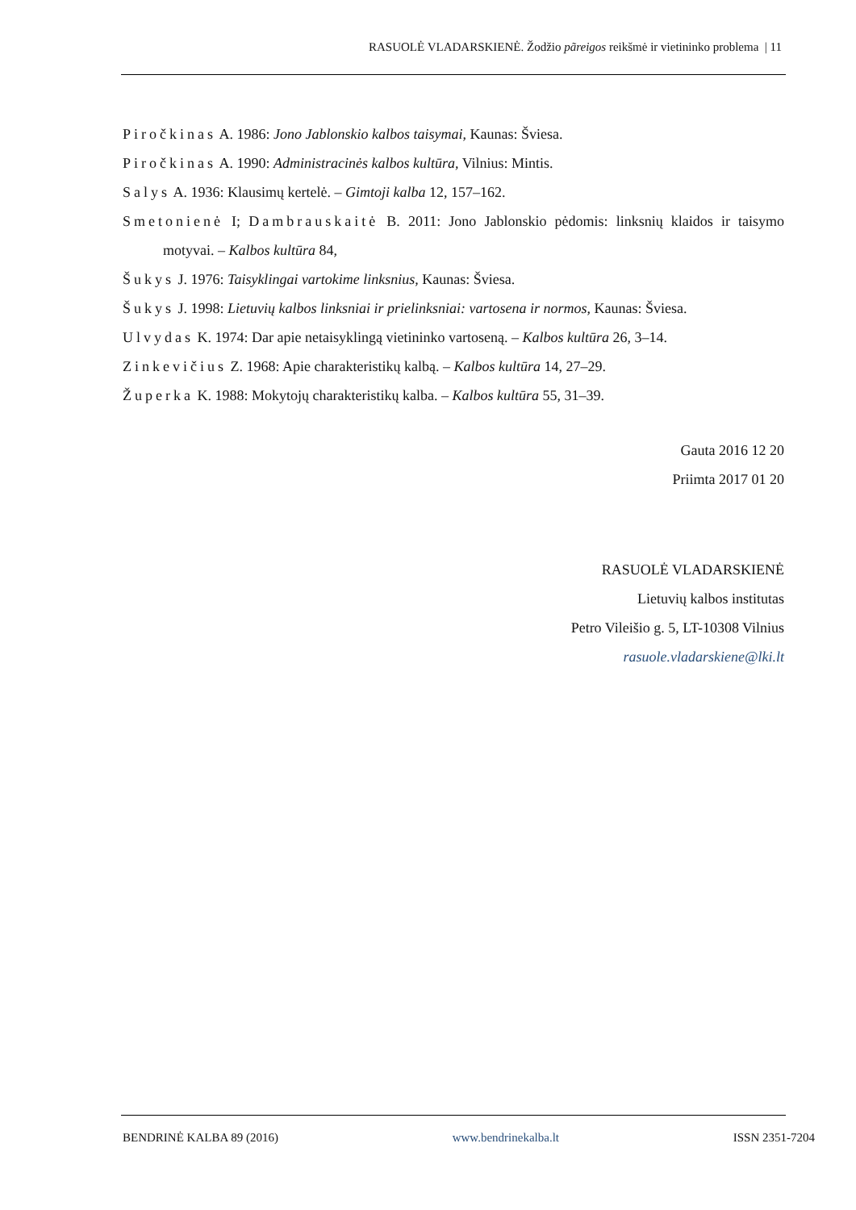RASUOLĖ VLADARSKIENĖ. Žodžio pãreigos reikšmė ir vietininko problema | 11
Piročkinas A. 1986: Jono Jablonskio kalbos taisymai, Kaunas: Šviesa.
Piročkinas A. 1990: Administracinės kalbos kultūra, Vilnius: Mintis.
Salys A. 1936: Klausimų kertelė. – Gimtoji kalba 12, 157–162.
Smetonienė I; Dambrauskaitė B. 2011: Jono Jablonskio pėdomis: linksnių klaidos ir taisymo motyvai. – Kalbos kultūra 84,
Šukys J. 1976: Taisyklingai vartokime linksnius, Kaunas: Šviesa.
Šukys J. 1998: Lietuvių kalbos linksniai ir prielinksniai: vartosena ir normos, Kaunas: Šviesa.
Ulvydas K. 1974: Dar apie netaisyklingą vietininko vartoseną. – Kalbos kultūra 26, 3–14.
Zinkevičius Z. 1968: Apie charakteristikų kalbą. – Kalbos kultūra 14, 27–29.
Župerka K. 1988: Mokytojų charakteristikų kalba. – Kalbos kultūra 55, 31–39.
Gauta 2016 12 20
Priimta 2017 01 20
RASUOLĖ VLADARSKIENĖ
Lietuvių kalbos institutas
Petro Vileišio g. 5, LT-10308 Vilnius
rasuole.vladarskiene@lki.lt
BENDRINĖ KALBA 89 (2016) www.bendrinekalba.lt ISSN 2351-7204